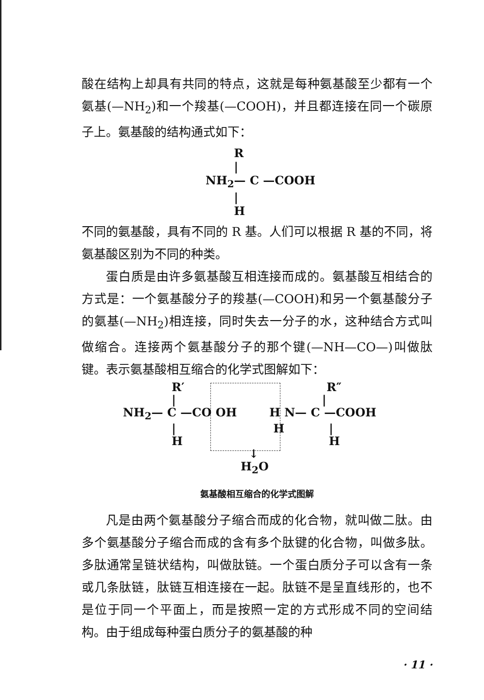酸在结构上却具有共同的特点，这就是每种氨基酸至少都有一个氨基(—NH<sub>2</sub>)和一个羧基(—COOH)，并且都连接在同一个碳原子上。氨基酸的结构通式如下：
R | NH<sub>2</sub>— C —COOH | H
不同的氨基酸，具有不同的 R 基。人们可以根据 R 基的不同，将氨基酸区别为不同的种类。
蛋白质是由许多氨基酸互相连接而成的。氨基酸互相结合的方式是：一个氨基酸分子的羧基(—COOH)和另一个氨基酸分子的氨基(—NH<sub>2</sub>)相连接，同时失去一分子的水，这种结合方式叫做缩合。连接两个氨基酸分子的那个键(—NH—CO—)叫做肽键。表示氨基酸相互缩合的化学式图解如下：
            R′                                   R″
            |                                    |
NH2— C —CO OH        H N— C —COOH
            |                        H           |
            H                                    H
                               ↓
                             H2O
氨基酸相互缩合的化学式图解
凡是由两个氨基酸分子缩合而成的化合物，就叫做二肽。由多个氨基酸分子缩合而成的含有多个肽键的化合物，叫做多肽。多肽通常呈链状结构，叫做肽链。一个蛋白质分子可以含有一条或几条肽链，肽链互相连接在一起。肽链不是呈直线形的，也不是位于同一个平面上，而是按照一定的方式形成不同的空间结构。由于组成每种蛋白质分子的氨基酸的种
· 11 ·